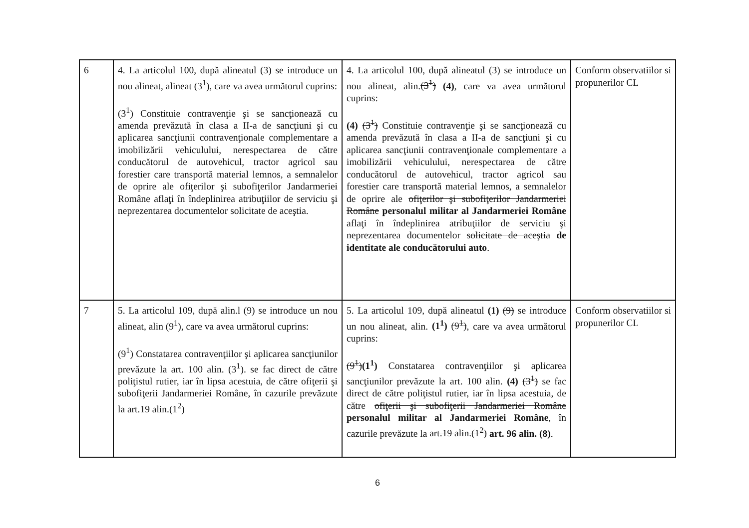| 6 | 4. La articolul 100, după alineatul (3) se introduce un nou alineat, alineat (3<sup>1</sup>), care va avea următorul cuprins: (3<sup>1</sup>) Constituie contravenţie şi se sancţionează cu amenda prevăzută în clasa a II-a de sancţiuni şi cu aplicarea sancţiunii contravenţionale complementare a imobilizării vehiculului, nerespectarea de către conducătorul de autovehicul, tractor agricol sau forestier care transportă material lemnos, a semnalelor de oprire ale ofiţerilor şi subofiţerilor Jandarmeriei Române aflaţi în îndeplinirea atribuţiilor de serviciu şi neprezentarea documentelor solicitate de aceştia. | 4. La articolul 100, după alineatul (3) se introduce un nou alineat, alin. (3<sup>1</sup>) (4) , care va avea următorul cuprins: (4) (3<sup>1</sup>) Constituie contravenţie şi se sancţionează cu amenda prevăzută în clasa a II-a de sancţiuni şi cu aplicarea sancţiunii contravenţionale complementare a imobilizării vehiculului, nerespectarea de către conducătorul de autovehicul, tractor agricol sau forestier care transportă material lemnos, a semnalelor de oprire ale ofiţerilor şi subofiţerilor Jandarmeriei Române personalul militar al Jandarmeriei Române aflaţi în îndeplinirea atribuţiilor de serviciu şi neprezentarea documentelor solicitate de aceştia de identitate ale conducătorului auto . | Conform observatiilor si propunerilor CL |
| 7 | 5. La articolul 109, după alin.l (9) se introduce un nou alineat, alin (9<sup>1</sup>), care va avea următorul cuprins: (9<sup>1</sup>) Constatarea contravenţiilor şi aplicarea sancţiunilor prevăzute la art. 100 alin. (3<sup>1</sup>). se fac direct de către poliţistul rutier, iar în lipsa acestuia, de către ofiţerii şi subofiţerii Jandarmeriei Române, în cazurile prevăzute la art.19 alin.(1<sup>2</sup>) | 5. La articolul 109, după alineatul (1) (9) se introduce un nou alineat, alin. (1<sup>1</sup>) (9<sup>1</sup>) , care va avea următorul cuprins: (9<sup>1</sup>) (1<sup>1</sup>) Constatarea contravenţiilor şi aplicarea sancţiunilor prevăzute la art. 100 alin. (4) (3<sup>1</sup>) se fac direct de către poliţistul rutier, iar în lipsa acestuia, de către ofiţerii şi subofiţerii Jandarmeriei Române personalul militar al Jandarmeriei Române , în cazurile prevăzute la art.19 alin.(1<sup>2</sup>) art. 96 alin. (8) . | Conform observatiilor si propunerilor CL |
6